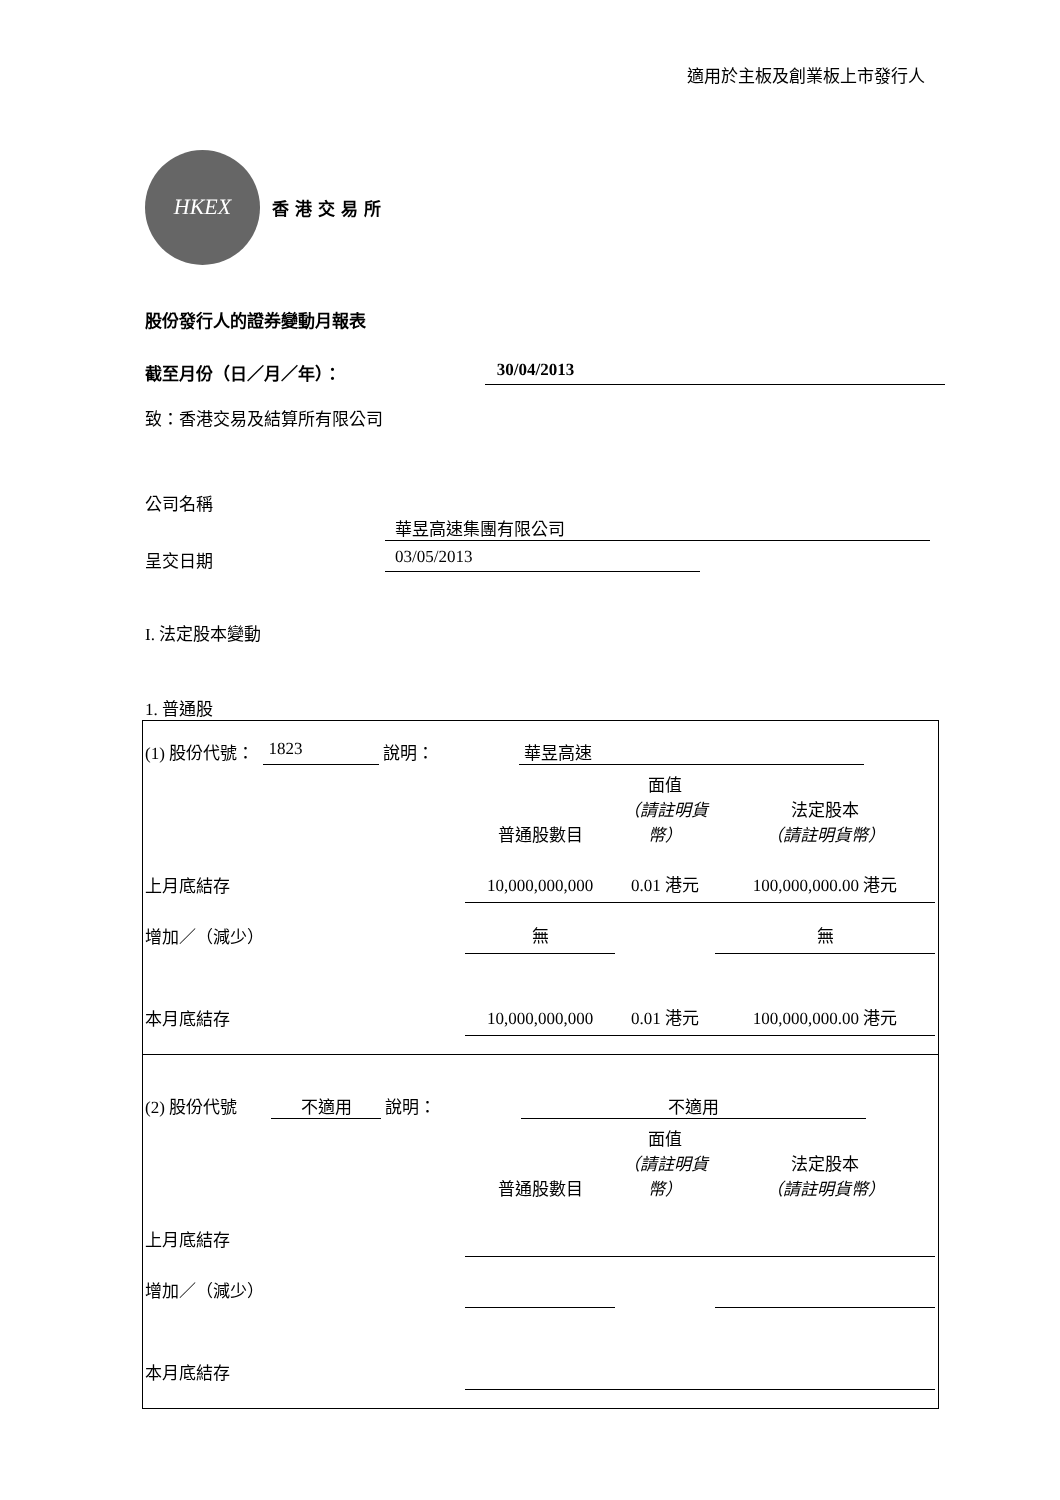適用於主板及創業板上市發行人
HKEX
香港交易所
股份發行人的證券變動月報表
截至月份（日／月／年）： 30/04/2013
致：香港交易及結算所有限公司
公司名稱
華昱高速集團有限公司
呈交日期 03/05/2013
I. 法定股本變動
1. 普通股
(1) 股份代號： 1823 說明： 華昱高速
| | 普通股數目 | 面值 （請註明貨幣） | 法定股本 （請註明貨幣） |
| 上月底結存 | 10,000,000,000 | 0.01 港元 | 100,000,000.00 港元 |
| 增加／（減少） | 無 | | 無 |
| 本月底結存 | 10,000,000,000 | 0.01 港元 | 100,000,000.00 港元 |
(2) 股份代號 不適用 說明： 不適用
| | 普通股數目 | 面值 （請註明貨幣） | 法定股本 （請註明貨幣） |
| 上月底結存 | | | |
| 增加／（減少） | | | |
| 本月底結存 | | | |